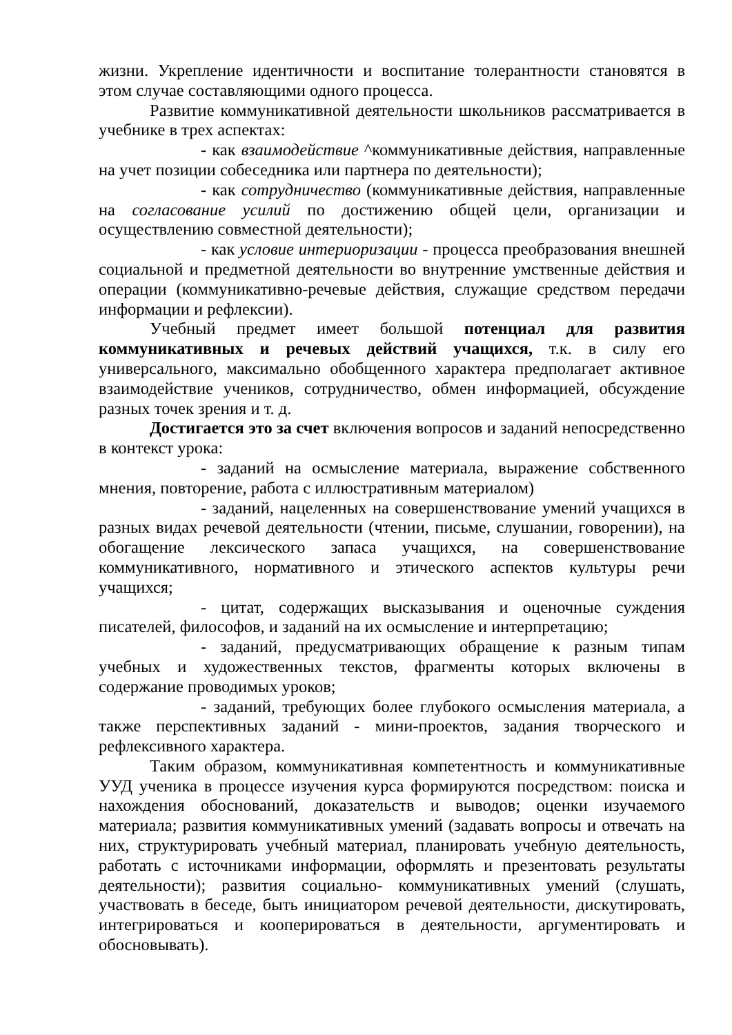жизни. Укрепление идентичности и воспитание толерантности становятся в этом случае составляющими одного процесса.
Развитие коммуникативной деятельности школьников рассматривается в учебнике в трех аспектах:
- как взаимодействие ^коммуникативные действия, направленные на учет позиции собеседника или партнера по деятельности);
- как сотрудничество (коммуникативные действия, направленные на согласование усилий по достижению общей цели, организации и осуществлению совместной деятельности);
- как условие интериоризации - процесса преобразования внешней социальной и предметной деятельности во внутренние умственные действия и операции (коммуникативно-речевые действия, служащие средством передачи информации и рефлексии).
Учебный предмет имеет большой потенциал для развития коммуникативных и речевых действий учащихся, т.к. в силу его универсального, максимально обобщенного характера предполагает активное взаимодействие учеников, сотрудничество, обмен информацией, обсуждение разных точек зрения и т. д.
Достигается это за счет включения вопросов и заданий непосредственно в контекст урока:
- заданий на осмысление материала, выражение собственного мнения, повторение, работа с иллюстративным материалом)
- заданий, нацеленных на совершенствование умений учащихся в разных видах речевой деятельности (чтении, письме, слушании, говорении), на обогащение лексического запаса учащихся, на совершенствование коммуникативного, нормативного и этического аспектов культуры речи учащихся;
- цитат, содержащих высказывания и оценочные суждения писателей, философов, и заданий на их осмысление и интерпретацию;
- заданий, предусматривающих обращение к разным типам учебных и художественных текстов, фрагменты которых включены в содержание проводимых уроков;
- заданий, требующих более глубокого осмысления материала, а также перспективных заданий - мини-проектов, задания творческого и рефлексивного характера.
Таким образом, коммуникативная компетентность и коммуникативные УУД ученика в процессе изучения курса формируются посредством: поиска и нахождения обоснований, доказательств и выводов; оценки изучаемого материала; развития коммуникативных умений (задавать вопросы и отвечать на них, структурировать учебный материал, планировать учебную деятельность, работать с источниками информации, оформлять и презентовать результаты деятельности); развития социально- коммуникативных умений (слушать, участвовать в беседе, быть инициатором речевой деятельности, дискутировать, интегрироваться и кооперироваться в деятельности, аргументировать и обосновывать).